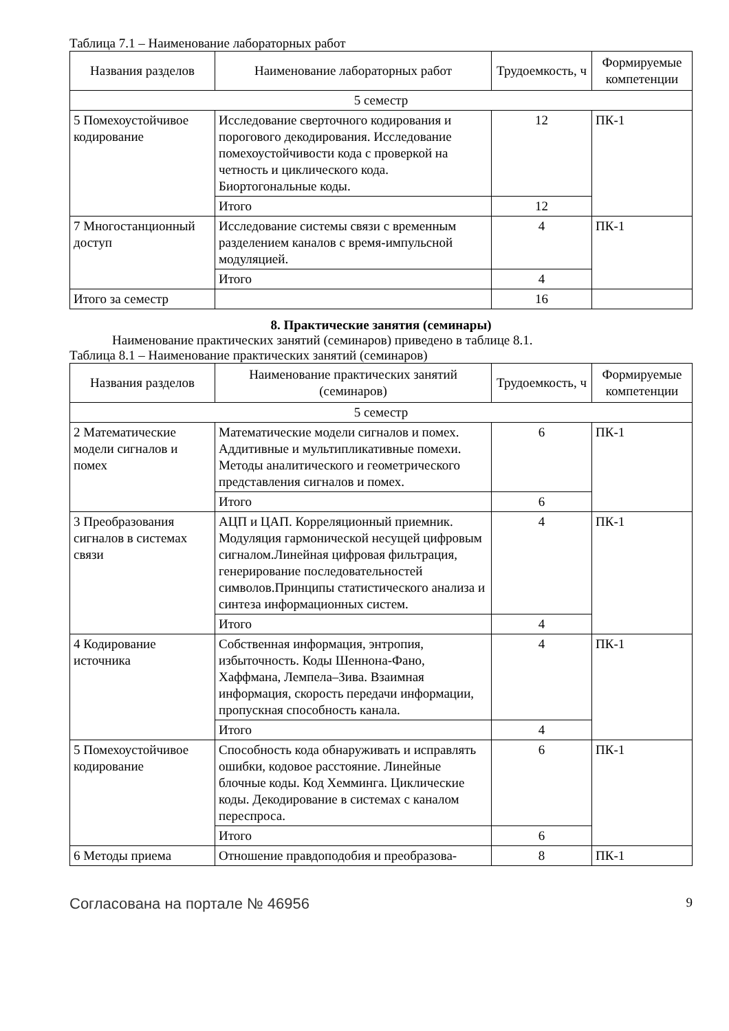Таблица 7.1 – Наименование лабораторных работ
| Названия разделов | Наименование лабораторных работ | Трудоемкость, ч | Формируемые компетенции |
| --- | --- | --- | --- |
| 5 семестр | | | |
| 5 Помехоустойчивое кодирование | Исследование сверточного кодирования и порогового декодирования. Исследование помехоустойчивости кода с проверкой на четность и циклического кода. Биортогональные коды. | 12 | ПК-1 |
| | Итого | 12 | |
| 7 Многостанционный доступ | Исследование системы связи с временным разделением каналов с время-импульсной модуляцией. | 4 | ПК-1 |
| | Итого | 4 | |
| Итого за семестр | | 16 | |
8. Практические занятия (семинары)
Наименование практических занятий (семинаров) приведено в таблице 8.1.
Таблица 8.1 – Наименование практических занятий (семинаров)
| Названия разделов | Наименование практических занятий (семинаров) | Трудоемкость, ч | Формируемые компетенции |
| --- | --- | --- | --- |
| 5 семестр | | | |
| 2 Математические модели сигналов и помех | Математические модели сигналов и помех. Аддитивные и мультипликативные помехи. Методы аналитического и геометрического представления сигналов и помех. | 6 | ПК-1 |
| | Итого | 6 | |
| 3 Преобразования сигналов в системах связи | АЦП и ЦАП. Корреляционный приемник. Модуляция гармонической несущей цифровым сигналом.Линейная цифровая фильтрация, генерирование последовательностей символов.Принципы статистического анализа и синтеза информационных систем. | 4 | ПК-1 |
| | Итого | 4 | |
| 4 Кодирование источника | Собственная информация, энтропия, избыточность. Коды Шеннона-Фано, Хаффмана, Лемпела–Зива. Взаимная информация, скорость передачи информации, пропускная способность канала. | 4 | ПК-1 |
| | Итого | 4 | |
| 5 Помехоустойчивое кодирование | Способность кода обнаруживать и исправлять ошибки, кодовое расстояние. Линейные блочные коды. Код Хемминга. Циклические коды. Декодирование в системах с каналом переспроса. | 6 | ПК-1 |
| | Итого | 6 | |
| 6 Методы приема | Отношение правдоподобия и преобразова- | 8 | ПК-1 |
Согласована на портале № 46956 9